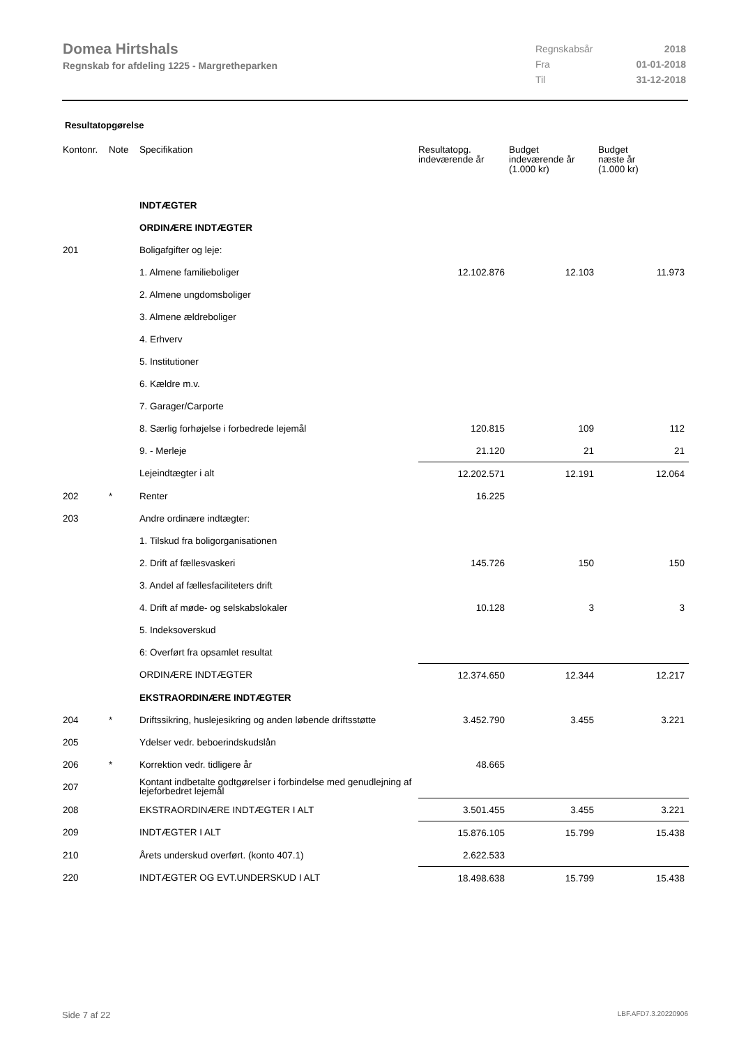Domea Hirtshals
Regnskab for afdeling 1225 - Margretheparken
| Regnskabsår | 2018 |
| Fra | 01-01-2018 |
| Til | 31-12-2018 |
Resultatopgørelse
| Kontonr. | Note | Specifikation | Resultatopg. indeværende år | Budget indeværende år (1.000 kr) | Budget næste år (1.000 kr) |
| --- | --- | --- | --- | --- | --- |
| | | INDTÆGTER | | | |
| | | ORDINÆRE INDTÆGTER | | | |
| 201 | | Boligafgifter og leje: | | | |
| | | 1. Almene familieboliger | 12.102.876 | 12.103 | 11.973 |
| | | 2. Almene ungdomsboliger | | | |
| | | 3. Almene ældreboliger | | | |
| | | 4. Erhverv | | | |
| | | 5. Institutioner | | | |
| | | 6. Kældre m.v. | | | |
| | | 7. Garager/Carporte | | | |
| | | 8. Særlig forhøjelse i forbedrede lejemål | 120.815 | 109 | 112 |
| | | 9. - Merleje | 21.120 | 21 | 21 |
| | | Lejeindtægter i alt | 12.202.571 | 12.191 | 12.064 |
| 202 | * | Renter | 16.225 | | |
| 203 | | Andre ordinære indtægter: | | | |
| | | 1. Tilskud fra boligorganisationen | | | |
| | | 2. Drift af fællesvaskeri | 145.726 | 150 | 150 |
| | | 3. Andel af fællesfaciliteters drift | | | |
| | | 4. Drift af møde- og selskabslokaler | 10.128 | 3 | 3 |
| | | 5. Indeksoverskud | | | |
| | | 6: Overført fra opsamlet resultat | | | |
| | | ORDINÆRE INDTÆGTER | 12.374.650 | 12.344 | 12.217 |
| | | EKSTRAORDINÆRE INDTÆGTER | | | |
| 204 | * | Driftssikring, huslejesikring og anden løbende driftsstøtte | 3.452.790 | 3.455 | 3.221 |
| 205 | | Ydelser vedr. beboerindskudslån | | | |
| 206 | * | Korrektion vedr. tidligere år | 48.665 | | |
| 207 | | Kontant indbetalte godtgørelser i forbindelse med genudlejning af lejeforbedret lejemål | | | |
| 208 | | EKSTRAORDINÆRE INDTÆGTER I ALT | 3.501.455 | 3.455 | 3.221 |
| 209 | | INDTÆGTER I ALT | 15.876.105 | 15.799 | 15.438 |
| 210 | | Årets underskud overført. (konto 407.1) | 2.622.533 | | |
| 220 | | INDTÆGTER OG EVT.UNDERSKUD I ALT | 18.498.638 | 15.799 | 15.438 |
Side 7 af 22 LBF.AFD7.3.20220906